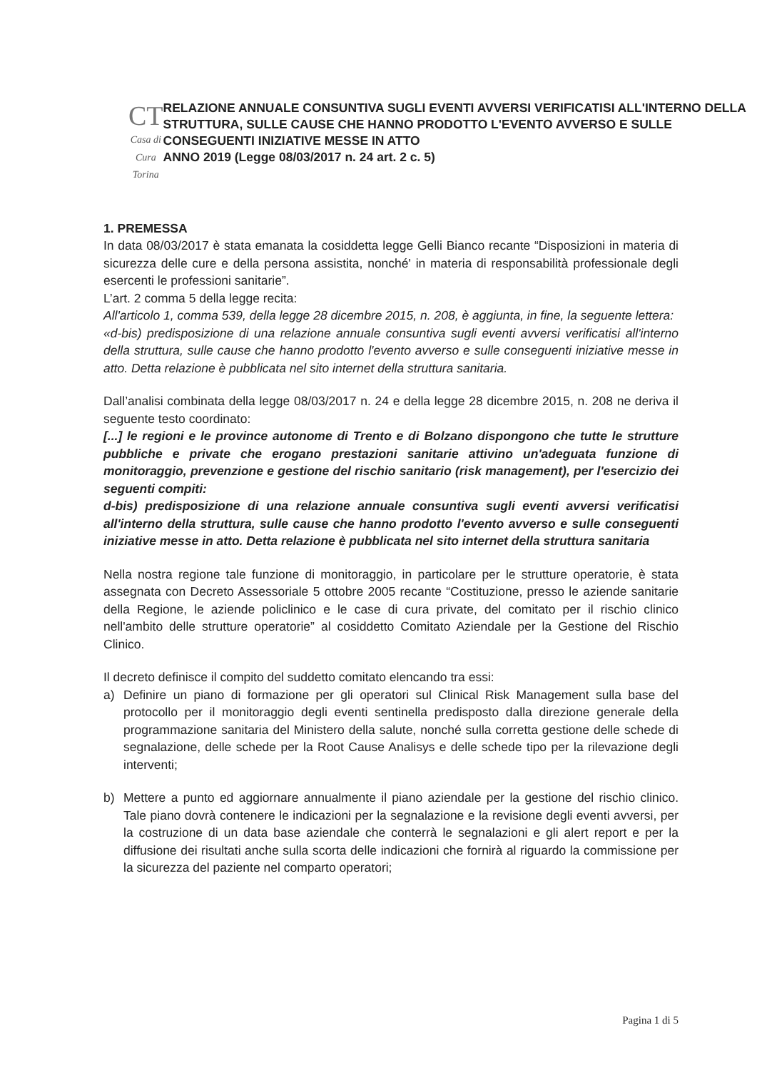CT
Casa di Cura Torina
RELAZIONE ANNUALE CONSUNTIVA SUGLI EVENTI AVVERSI VERIFICATISI ALL'INTERNO DELLA STRUTTURA, SULLE CAUSE CHE HANNO PRODOTTO L'EVENTO AVVERSO E SULLE CONSEGUENTI INIZIATIVE MESSE IN ATTO
ANNO 2019 (Legge 08/03/2017 n. 24 art. 2 c. 5)
1. PREMESSA
In data 08/03/2017 è stata emanata la cosiddetta legge Gelli Bianco recante “Disposizioni in materia di sicurezza delle cure e della persona assistita, nonché' in materia di responsabilità professionale degli esercenti le professioni sanitarie”.
L’art. 2 comma 5 della legge recita:
All'articolo 1, comma 539, della legge 28 dicembre 2015, n. 208, è aggiunta, in fine, la seguente lettera:
«d-bis) predisposizione di una relazione annuale consuntiva sugli eventi avversi verificatisi all'interno della struttura, sulle cause che hanno prodotto l'evento avverso e sulle conseguenti iniziative messe in atto. Detta relazione è pubblicata nel sito internet della struttura sanitaria.
Dall’analisi combinata della legge 08/03/2017 n. 24 e della legge 28 dicembre 2015, n. 208 ne deriva il seguente testo coordinato:
[...] le regioni e le province autonome di Trento e di Bolzano dispongono che tutte le strutture pubbliche e private che erogano prestazioni sanitarie attivino un'adeguata funzione di monitoraggio, prevenzione e gestione del rischio sanitario (risk management), per l'esercizio dei seguenti compiti:
d-bis) predisposizione di una relazione annuale consuntiva sugli eventi avversi verificatisi all'interno della struttura, sulle cause che hanno prodotto l'evento avverso e sulle conseguenti iniziative messe in atto. Detta relazione è pubblicata nel sito internet della struttura sanitaria
Nella nostra regione tale funzione di monitoraggio, in particolare per le strutture operatorie, è stata assegnata con Decreto Assessoriale 5 ottobre 2005 recante “Costituzione, presso le aziende sanitarie della Regione, le aziende policlinico e le case di cura private, del comitato per il rischio clinico nell'ambito delle strutture operatorie” al cosiddetto Comitato Aziendale per la Gestione del Rischio Clinico.
Il decreto definisce il compito del suddetto comitato elencando tra essi:
a) Definire un piano di formazione per gli operatori sul Clinical Risk Management sulla base del protocollo per il monitoraggio degli eventi sentinella predisposto dalla direzione generale della programmazione sanitaria del Ministero della salute, nonché sulla corretta gestione delle schede di segnalazione, delle schede per la Root Cause Analisys e delle schede tipo per la rilevazione degli interventi;
b) Mettere a punto ed aggiornare annualmente il piano aziendale per la gestione del rischio clinico. Tale piano dovrà contenere le indicazioni per la segnalazione e la revisione degli eventi avversi, per la costruzione di un data base aziendale che conterrà le segnalazioni e gli alert report e per la diffusione dei risultati anche sulla scorta delle indicazioni che fornirà al riguardo la commissione per la sicurezza del paziente nel comparto operatori;
Pagina 1 di 5